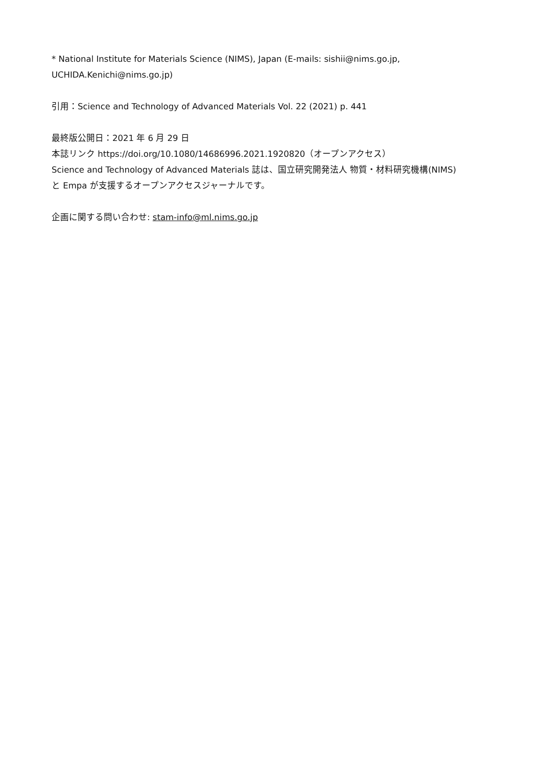* National Institute for Materials Science (NIMS), Japan (E-mails: sishii@nims.go.jp,
UCHIDA.Kenichi@nims.go.jp)
引用：Science and Technology of Advanced Materials Vol. 22 (2021) p. 441
最終版公開日：2021 年 6 月 29 日
本誌リンク https://doi.org/10.1080/14686996.2021.1920820（オープンアクセス）
Science and Technology of Advanced Materials 誌は、国立研究開発法人 物質・材料研究機構(NIMS)
と Empa が支援するオープンアクセスジャーナルです。
企画に関する問い合わせ: stam-info@ml.nims.go.jp